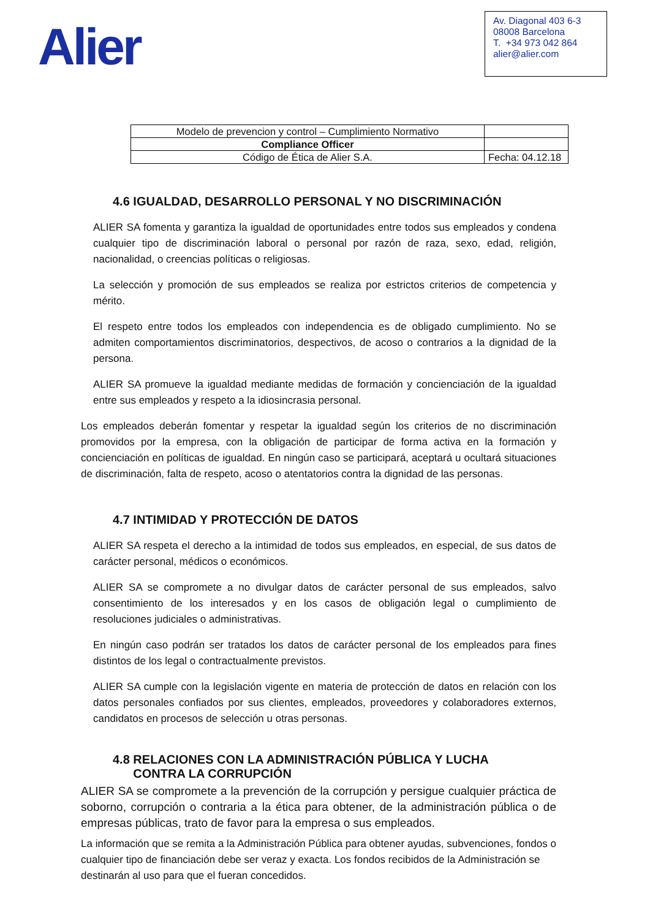Alier
Av. Diagonal 403 6-3
08008 Barcelona
T. +34 973 042 864
alier@alier.com
| Modelo de prevencion y control – Cumplimiento Normativo | |
| Compliance Officer | |
| Código de Ética de Alier S.A. | Fecha: 04.12.18 |
4.6 IGUALDAD, DESARROLLO PERSONAL Y NO DISCRIMINACIÓN
ALIER SA fomenta y garantiza la igualdad de oportunidades entre todos sus empleados y condena cualquier tipo de discriminación laboral o personal por razón de raza, sexo, edad, religión, nacionalidad, o creencias políticas o religiosas.
La selección y promoción de sus empleados se realiza por estrictos criterios de competencia y mérito.
El respeto entre todos los empleados con independencia es de obligado cumplimiento. No se admiten comportamientos discriminatorios, despectivos, de acoso o contrarios a la dignidad de la persona.
ALIER SA promueve la igualdad mediante medidas de formación y concienciación de la igualdad entre sus empleados y respeto a la idiosincrasia personal.
Los empleados deberán fomentar y respetar la igualdad según los criterios de no discriminación promovidos por la empresa, con la obligación de participar de forma activa en la formación y concienciación en políticas de igualdad. En ningún caso se participará, aceptará u ocultará situaciones de discriminación, falta de respeto, acoso o atentatorios contra la dignidad de las personas.
4.7 INTIMIDAD Y PROTECCIÓN DE DATOS
ALIER SA respeta el derecho a la intimidad de todos sus empleados, en especial, de sus datos de carácter personal, médicos o económicos.
ALIER SA se compromete a no divulgar datos de carácter personal de sus empleados, salvo consentimiento de los interesados y en los casos de obligación legal o cumplimiento de resoluciones judiciales o administrativas.
En ningún caso podrán ser tratados los datos de carácter personal de los empleados para fines distintos de los legal o contractualmente previstos.
ALIER SA cumple con la legislación vigente en materia de protección de datos en relación con los datos personales confiados por sus clientes, empleados, proveedores y colaboradores externos, candidatos en procesos de selección u otras personas.
4.8 RELACIONES CON LA ADMINISTRACIÓN PÚBLICA Y LUCHA
CONTRA LA CORRUPCIÓN
ALIER SA se compromete a la prevención de la corrupción y persigue cualquier práctica de soborno, corrupción o contraria a la ética para obtener, de la administración pública o de empresas públicas, trato de favor para la empresa o sus empleados.
La información que se remita a la Administración Pública para obtener ayudas, subvenciones, fondos o cualquier tipo de financiación debe ser veraz y exacta. Los fondos recibidos de la Administración se destinarán al uso para que el fueran concedidos.